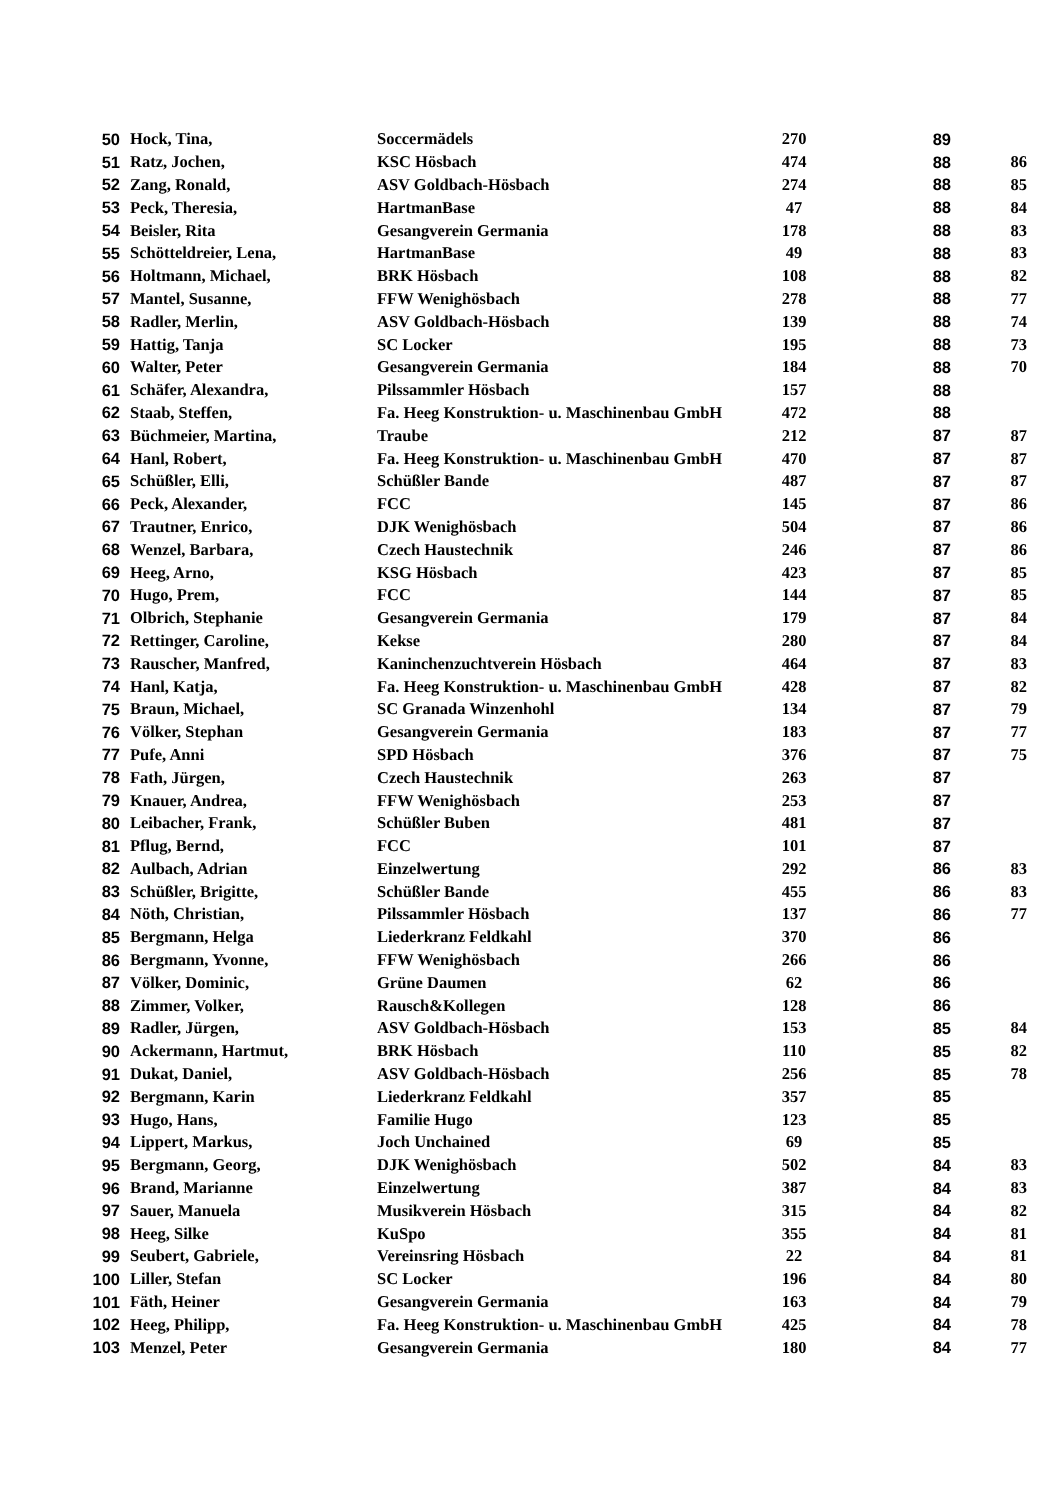| 50 | Hock, Tina, | Soccermädels | 270 | 89 | |
| 51 | Ratz, Jochen, | KSC Hösbach | 474 | 88 | 86 |
| 52 | Zang, Ronald, | ASV Goldbach-Hösbach | 274 | 88 | 85 |
| 53 | Peck, Theresia, | HartmanBase | 47 | 88 | 84 |
| 54 | Beisler, Rita | Gesangverein Germania | 178 | 88 | 83 |
| 55 | Schötteldreier, Lena, | HartmanBase | 49 | 88 | 83 |
| 56 | Holtmann, Michael, | BRK Hösbach | 108 | 88 | 82 |
| 57 | Mantel, Susanne, | FFW Wenighösbach | 278 | 88 | 77 |
| 58 | Radler, Merlin, | ASV Goldbach-Hösbach | 139 | 88 | 74 |
| 59 | Hattig, Tanja | SC Locker | 195 | 88 | 73 |
| 60 | Walter, Peter | Gesangverein Germania | 184 | 88 | 70 |
| 61 | Schäfer, Alexandra, | Pilssammler Hösbach | 157 | 88 | |
| 62 | Staab, Steffen, | Fa. Heeg Konstruktion- u. Maschinenbau GmbH | 472 | 88 | |
| 63 | Büchmeier, Martina, | Traube | 212 | 87 | 87 |
| 64 | Hanl, Robert, | Fa. Heeg Konstruktion- u. Maschinenbau GmbH | 470 | 87 | 87 |
| 65 | Schüßler, Elli, | Schüßler Bande | 487 | 87 | 87 |
| 66 | Peck, Alexander, | FCC | 145 | 87 | 86 |
| 67 | Trautner, Enrico, | DJK Wenighösbach | 504 | 87 | 86 |
| 68 | Wenzel, Barbara, | Czech Haustechnik | 246 | 87 | 86 |
| 69 | Heeg, Arno, | KSG Hösbach | 423 | 87 | 85 |
| 70 | Hugo, Prem, | FCC | 144 | 87 | 85 |
| 71 | Olbrich, Stephanie | Gesangverein Germania | 179 | 87 | 84 |
| 72 | Rettinger, Caroline, | Kekse | 280 | 87 | 84 |
| 73 | Rauscher, Manfred, | Kaninchenzuchtverein Hösbach | 464 | 87 | 83 |
| 74 | Hanl, Katja, | Fa. Heeg Konstruktion- u. Maschinenbau GmbH | 428 | 87 | 82 |
| 75 | Braun, Michael, | SC Granada Winzenhohl | 134 | 87 | 79 |
| 76 | Völker, Stephan | Gesangverein Germania | 183 | 87 | 77 |
| 77 | Pufe, Anni | SPD Hösbach | 376 | 87 | 75 |
| 78 | Fath, Jürgen, | Czech Haustechnik | 263 | 87 | |
| 79 | Knauer, Andrea, | FFW Wenighösbach | 253 | 87 | |
| 80 | Leibacher, Frank, | Schüßler Buben | 481 | 87 | |
| 81 | Pflug, Bernd, | FCC | 101 | 87 | |
| 82 | Aulbach, Adrian | Einzelwertung | 292 | 86 | 83 |
| 83 | Schüßler, Brigitte, | Schüßler Bande | 455 | 86 | 83 |
| 84 | Nöth, Christian, | Pilssammler Hösbach | 137 | 86 | 77 |
| 85 | Bergmann, Helga | Liederkranz Feldkahl | 370 | 86 | |
| 86 | Bergmann, Yvonne, | FFW Wenighösbach | 266 | 86 | |
| 87 | Völker, Dominic, | Grüne Daumen | 62 | 86 | |
| 88 | Zimmer, Volker, | Rausch&Kollegen | 128 | 86 | |
| 89 | Radler, Jürgen, | ASV Goldbach-Hösbach | 153 | 85 | 84 |
| 90 | Ackermann, Hartmut, | BRK Hösbach | 110 | 85 | 82 |
| 91 | Dukat, Daniel, | ASV Goldbach-Hösbach | 256 | 85 | 78 |
| 92 | Bergmann, Karin | Liederkranz Feldkahl | 357 | 85 | |
| 93 | Hugo, Hans, | Familie Hugo | 123 | 85 | |
| 94 | Lippert, Markus, | Joch Unchained | 69 | 85 | |
| 95 | Bergmann, Georg, | DJK Wenighösbach | 502 | 84 | 83 |
| 96 | Brand, Marianne | Einzelwertung | 387 | 84 | 83 |
| 97 | Sauer, Manuela | Musikverein Hösbach | 315 | 84 | 82 |
| 98 | Heeg, Silke | KuSpo | 355 | 84 | 81 |
| 99 | Seubert, Gabriele, | Vereinsring Hösbach | 22 | 84 | 81 |
| 100 | Liller, Stefan | SC Locker | 196 | 84 | 80 |
| 101 | Fäth, Heiner | Gesangverein Germania | 163 | 84 | 79 |
| 102 | Heeg, Philipp, | Fa. Heeg Konstruktion- u. Maschinenbau GmbH | 425 | 84 | 78 |
| 103 | Menzel, Peter | Gesangverein Germania | 180 | 84 | 77 |